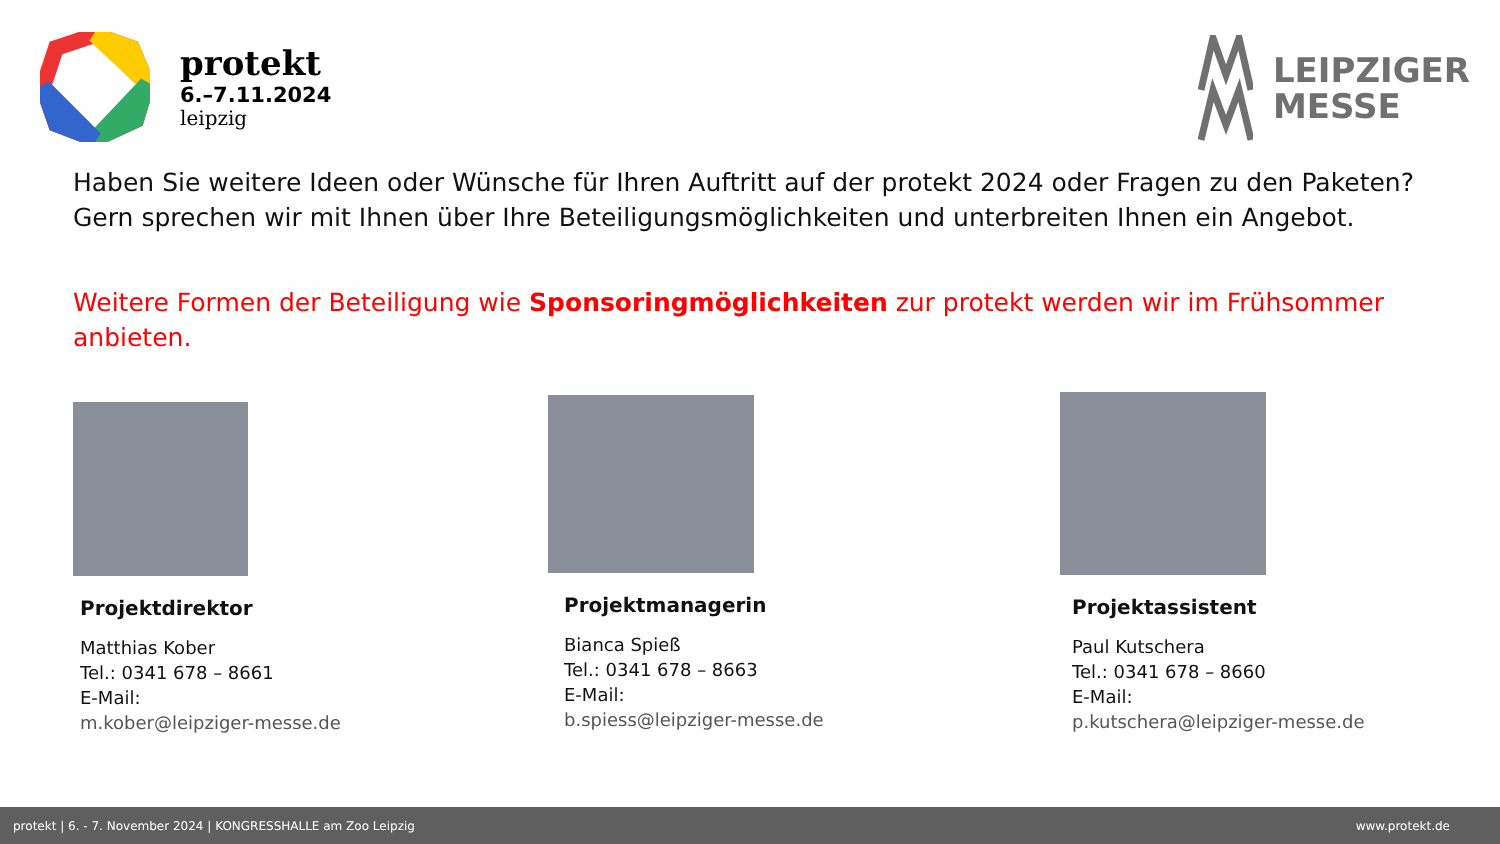protekt
6.–7.11.2024
leipzig
LEIPZIGER
MESSE
Haben Sie weitere Ideen oder Wünsche für Ihren Auftritt auf der protekt 2024 oder Fragen zu den Paketen? Gern sprechen wir mit Ihnen über Ihre Beteiligungsmöglichkeiten und unterbreiten Ihnen ein Angebot.
Weitere Formen der Beteiligung wie Sponsoringmöglichkeiten zur protekt werden wir im Frühsommer anbieten.
Projektdirektor
Matthias Kober
Tel.: 0341 678 – 8661
E-Mail:
m.kober@leipziger-messe.de
Projektmanagerin
Bianca Spieß
Tel.: 0341 678 – 8663
E-Mail:
b.spiess@leipziger-messe.de
Projektassistent
Paul Kutschera
Tel.: 0341 678 – 8660
E-Mail:
p.kutschera@leipziger-messe.de
protekt | 6. - 7. November 2024 | KONGRESSHALLE am Zoo Leipzig www.protekt.de